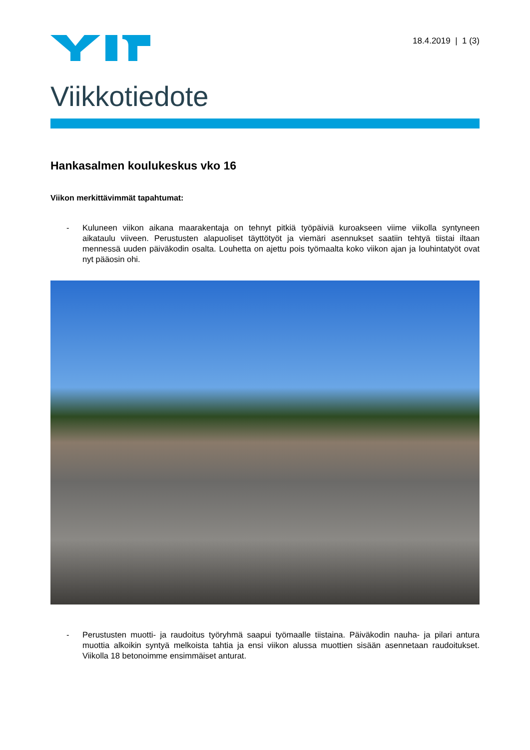18.4.2019 | 1 (3)
Viikkotiedote
Hankasalmen koulukeskus vko 16
Viikon merkittävimmät tapahtumat:
- Kuluneen viikon aikana maarakentaja on tehnyt pitkiä työpäiviä kuroakseen viime viikolla syntyneen aikataulu viiveen. Perustusten alapuoliset täyttötyöt ja viemäri asennukset saatiin tehtyä tiistai iltaan mennessä uuden päiväkodin osalta. Louhetta on ajettu pois työmaalta koko viikon ajan ja louhintatyöt ovat nyt pääosin ohi.
- Perustusten muotti- ja raudoitus työryhmä saapui työmaalle tiistaina. Päiväkodin nauha- ja pilari antura muottia alkoikin syntyä melkoista tahtia ja ensi viikon alussa muottien sisään asennetaan raudoitukset. Viikolla 18 betonoimme ensimmäiset anturat.